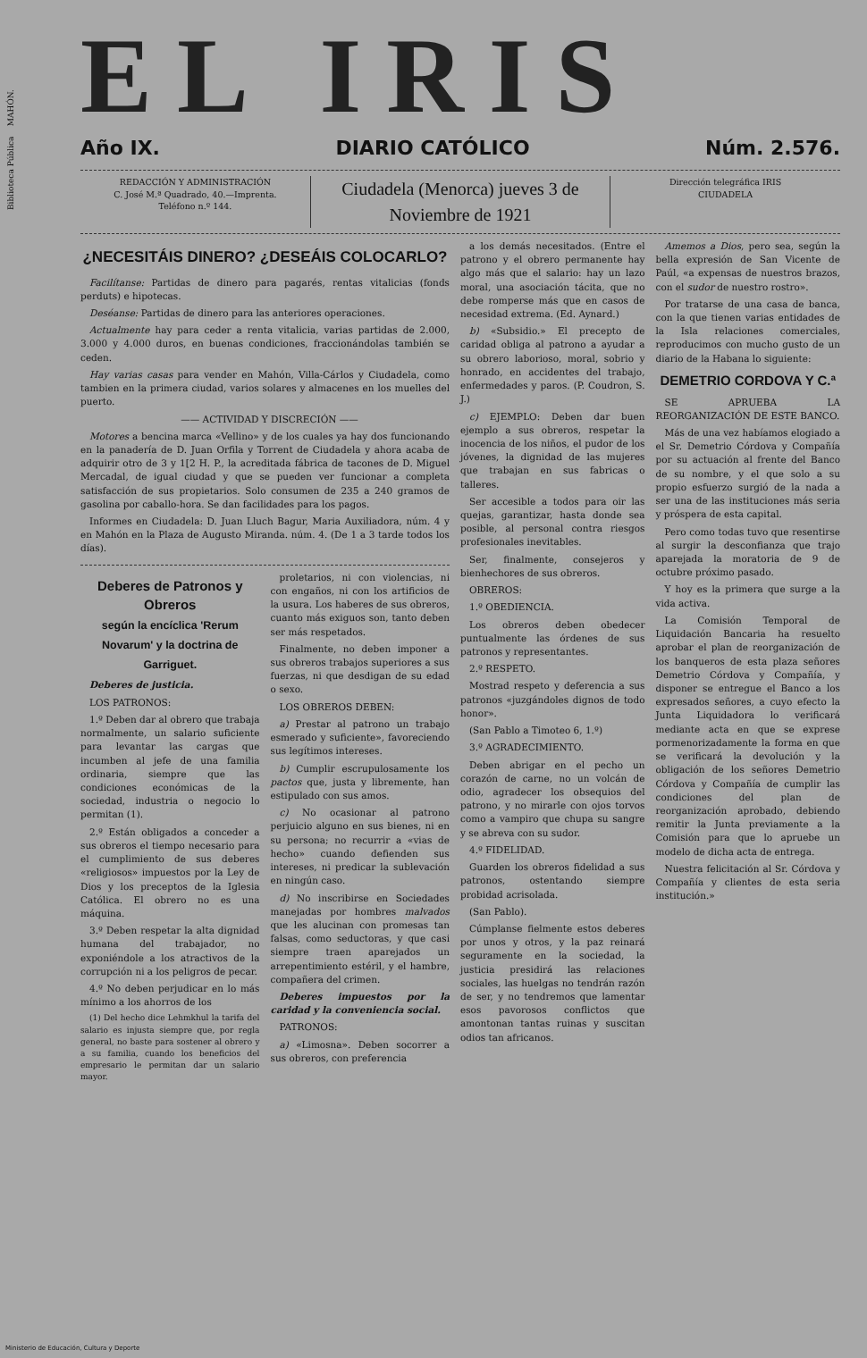Biblioteca Pública MAHÓN.
EL IRIS
Año IX. DIARIO CATÓLICO Núm. 2.576.
REDACCIÓN Y ADMINISTRACIÓN
C. José M.ª Quadrado, 40.—Imprenta.
Teléfono n.º 144.
Ciudadela (Menorca) jueves 3 de Noviembre de 1921
Dirección telegráfica IRIS
CIUDADELA
¿NECESITÁIS DINERO? ¿DESEÁIS COLOCARLO?
Facilítanse: Partidas de dinero para pagarés, rentas vitalicias (fonds perduts) e hipotecas.
Deséanse: Partidas de dinero para las anteriores operaciones.
Actualmente hay para ceder a renta vitalicia, varias partidas de 2.000, 3.000 y 4.000 duros, en buenas condiciones, fraccionándolas también se ceden.
Hay varias casas para vender en Mahón, Villa-Cárlos y Ciudadela, como tambien en la primera ciudad, varios solares y almacenes en los muelles del puerto.
—— ACTIVIDAD Y DISCRECIÓN ——
Motores a bencina marca «Vellino» y de los cuales ya hay dos funcionando en la panadería de D. Juan Orfila y Torrent de Ciudadela y ahora acaba de adquirir otro de 3 y 1[2 H. P., la acreditada fábrica de tacones de D. Miguel Mercadal, de igual ciudad y que se pueden ver funcionar a completa satisfacción de sus propietarios. Solo consumen de 235 a 240 gramos de gasolina por caballo-hora. Se dan facilidades para los pagos.
Informes en Ciudadela: D. Juan Lluch Bagur, Maria Auxiliadora, núm. 4 y en Mahón en la Plaza de Augusto Miranda. núm. 4. (De 1 a 3 tarde todos los días).
Deberes de Patronos y Obreros
según la encíclica 'Rerum Novarum' y la doctrina de Garriguet.
Deberes de justicia.
LOS PATRONOS:
1.º Deben dar al obrero que trabaja normalmente, un salario suficiente para levantar las cargas que incumben al jefe de una familia ordinaria, siempre que las condiciones económicas de la sociedad, industria o negocio lo permitan (1).
2.º Están obligados a conceder a sus obreros el tiempo necesario para el cumplimiento de sus deberes «religiosos» impuestos por la Ley de Dios y los preceptos de la Iglesia Católica. El obrero no es una máquina.
3.º Deben respetar la alta dignidad humana del trabajador, no exponiéndole a los atractivos de la corrupción ni a los peligros de pecar.
4.º No deben perjudicar en lo más mínimo a los ahorros de los
(1) Del hecho dice Lehmkhul la tarifa del salario es injusta siempre que, por regla general, no baste para sostener al obrero y a su familia, cuando los beneficios del empresario le permitan dar un salario mayor.
proletarios, ni con violencias, ni con engaños, ni con los artificios de la usura. Los haberes de sus obreros, cuanto más exiguos son, tanto deben ser más respetados.
Finalmente, no deben imponer a sus obreros trabajos superiores a sus fuerzas, ni que desdigan de su edad o sexo.
LOS OBREROS DEBEN:
a) Prestar al patrono un trabajo esmerado y suficiente», favoreciendo sus legítimos intereses.
b) Cumplir escrupulosamente los pactos que, justa y libremente, han estipulado con sus amos.
c) No ocasionar al patrono perjuicio alguno en sus bienes, ni en su persona; no recurrir a «vias de hecho» cuando defienden sus intereses, ni predicar la sublevación en ningún caso.
d) No inscribirse en Sociedades manejadas por hombres malvados que les alucinan con promesas tan falsas, como seductoras, y que casi siempre traen aparejados un arrepentimiento estéril, y el hambre, compañera del crimen.
Deberes impuestos por la caridad y la conveniencia social.
PATRONOS:
a) «Limosna». Deben socorrer a sus obreros, con preferencia
a los demás necesitados. (Entre el patrono y el obrero permanente hay algo más que el salario: hay un lazo moral, una asociación tácita, que no debe romperse más que en casos de necesidad extrema. (Ed. Aynard.)
b) «Subsidio.» El precepto de caridad obliga al patrono a ayudar a su obrero laborioso, moral, sobrio y honrado, en accidentes del trabajo, enfermedades y paros. (P. Coudron, S. J.)
c) EJEMPLO: Deben dar buen ejemplo a sus obreros, respetar la inocencia de los niños, el pudor de los jóvenes, la dignidad de las mujeres que trabajan en sus fabricas o talleres.
Ser accesible a todos para oir las quejas, garantizar, hasta donde sea posible, al personal contra riesgos profesionales inevitables.
Ser, finalmente, consejeros y bienhechores de sus obreros.
OBREROS:
1.º OBEDIENCIA.
Los obreros deben obedecer puntualmente las órdenes de sus patronos y representantes.
2.º RESPETO.
Mostrad respeto y deferencia a sus patronos «juzgándoles dignos de todo honor».
(San Pablo a Timoteo 6, 1.º)
3.º AGRADECIMIENTO.
Deben abrigar en el pecho un corazón de carne, no un volcán de odio, agradecer los obsequios del patrono, y no mirarle con ojos torvos como a vampiro que chupa su sangre y se abreva con su sudor.
4.º FIDELIDAD.
Guarden los obreros fidelidad a sus patronos, ostentando siempre probidad acrisolada.
(San Pablo).
Cúmplanse fielmente estos deberes por unos y otros, y la paz reinará seguramente en la sociedad, la justicia presidirá las relaciones sociales, las huelgas no tendrán razón de ser, y no tendremos que lamentar esos pavorosos conflictos que amontonan tantas ruinas y suscitan odios tan africanos.
Amemos a Dios, pero sea, según la bella expresión de San Vicente de Paúl, «a expensas de nuestros brazos, con el sudor de nuestro rostro».
Por tratarse de una casa de banca, con la que tienen varias entidades de la Isla relaciones comerciales, reproducimos con mucho gusto de un diario de la Habana lo siguiente:
DEMETRIO CORDOVA Y C.ª
SE APRUEBA LA REORGANIZACIÓN DE ESTE BANCO.
Más de una vez habíamos elogiado a el Sr. Demetrio Córdova y Compañía por su actuación al frente del Banco de su nombre, y el que solo a su propio esfuerzo surgió de la nada a ser una de las instituciones más seria y próspera de esta capital.
Pero como todas tuvo que resentirse al surgir la desconfianza que trajo aparejada la moratoria de 9 de octubre próximo pasado.
Y hoy es la primera que surge a la vida activa.
La Comisión Temporal de Liquidación Bancaria ha resuelto aprobar el plan de reorganización de los banqueros de esta plaza señores Demetrio Córdova y Compañía, y disponer se entregue el Banco a los expresados señores, a cuyo efecto la Junta Liquidadora lo verificará mediante acta en que se exprese pormenorizadamente la forma en que se verificará la devolución y la obligación de los señores Demetrio Córdova y Compañía de cumplir las condiciones del plan de reorganización aprobado, debiendo remitir la Junta previamente a la Comisión para que lo apruebe un modelo de dicha acta de entrega.
Nuestra felicitación al Sr. Córdova y Compañía y clientes de esta seria institución.»
Ministerio de Educación, Cultura y Deporte